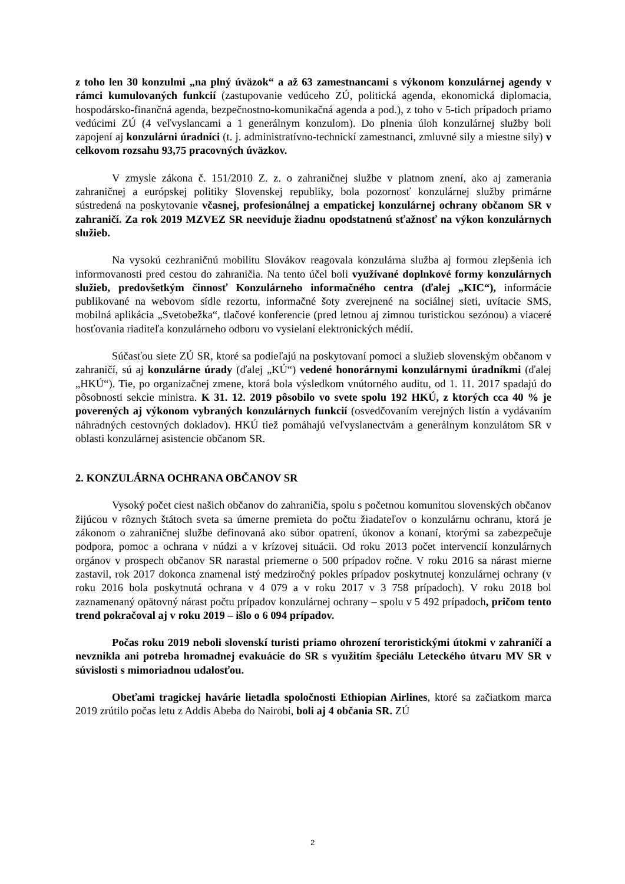z toho len 30 konzulmi „na plný úväzok“ a až 63 zamestnancami s výkonom konzulárnej agendy v rámci kumulovaných funkcií (zastupovanie vedúceho ZÚ, politická agenda, ekonomická diplomacia, hospodársko-finančná agenda, bezpečnostno-komunikačná agenda a pod.), z toho v 5-tich prípadoch priamo vedúcimi ZÚ (4 veľvyslancami a 1 generálnym konzulom). Do plnenia úloh konzulárnej služby boli zapojení aj konzulárni úradníci (t. j. administratívno-technickí zamestnanci, zmluvné sily a miestne sily) v celkovom rozsahu 93,75 pracovných úväzkov.
V zmysle zákona č. 151/2010 Z. z. o zahraničnej službe v platnom znení, ako aj zamerania zahraničnej a európskej politiky Slovenskej republiky, bola pozornosť konzulárnej služby primárne sústredená na poskytovanie včasnej, profesionálnej a empatickej konzulárnej ochrany občanom SR v zahraničí. Za rok 2019 MZVEZ SR neeviduje žiadnu opodstatnenú sťažnosť na výkon konzulárnych služieb.
Na vysokú cezhraničnú mobilitu Slovákov reagovala konzulárna služba aj formou zlepšenia ich informovanosti pred cestou do zahraničia. Na tento účel boli využívané doplnkové formy konzulárnych služieb, predovšetkým činnosť Konzulárneho informačného centra (ďalej „KIC“), informácie publikované na webovom sídle rezortu, informačné šoty zverejnené na sociálnej sieti, uvítacie SMS, mobilná aplikácia „Svetobežka“, tlačové konferencie (pred letnou aj zimnou turistickou sezónou) a viaceré hosťovania riaditeľa konzulárneho odboru vo vysielaní elektronických médií.
Súčasťou siete ZÚ SR, ktoré sa podieľajú na poskytovaní pomoci a služieb slovenským občanom v zahraničí, sú aj konzulárne úrady (ďalej „KÚ“) vedené honorárnymi konzulárnymi úradníkmi (ďalej „HKÚ“). Tie, po organizačnej zmene, ktorá bola výsledkom vnútorného auditu, od 1. 11. 2017 spadajú do pôsobnosti sekcie ministra. K 31. 12. 2019 pôsobilo vo svete spolu 192 HKÚ, z ktorých cca 40 % je poverených aj výkonom vybraných konzulárnych funkcií (osvedčovaním verejných listín a vydávaním náhradných cestovných dokladov). HKÚ tiež pomáhajú veľvyslanectvám a generálnym konzulátom SR v oblasti konzulárnej asistencie občanom SR.
2. KONZULÁRNA OCHRANA OBČANOV SR
Vysoký počet ciest našich občanov do zahraničia, spolu s početnou komunitou slovenských občanov žijúcou v rôznych štátoch sveta sa úmerne premieta do počtu žiadateľov o konzulárnu ochranu, ktorá je zákonom o zahraničnej službe definovaná ako súbor opatrení, úkonov a konaní, ktorými sa zabezpečuje podpora, pomoc a ochrana v núdzi a v krízovej situácii. Od roku 2013 počet intervencií konzulárnych orgánov v prospech občanov SR narastal priemerne o 500 prípadov ročne. V roku 2016 sa nárast mierne zastavil, rok 2017 dokonca znamenal istý medziročný pokles prípadov poskytnutej konzulárnej ochrany (v roku 2016 bola poskytnutá ochrana v 4 079 a v roku 2017 v 3 758 prípadoch). V roku 2018 bol zaznamenaný opätovný nárast počtu prípadov konzulárnej ochrany – spolu v 5 492 prípadoch, pričom tento trend pokračoval aj v roku 2019 – išlo o 6 094 prípadov.
Počas roku 2019 neboli slovenskí turisti priamo ohrození teroristickými útokmi v zahraničí a nevznikla ani potreba hromadnej evakuácie do SR s využitím špeciálu Leteckého útvaru MV SR v súvislosti s mimoriadnou udalosťou.
Obeťami tragickej havárie lietadla spoločnosti Ethiopian Airlines, ktoré sa začiatkom marca 2019 zrútilo počas letu z Addis Abeba do Nairobi, boli aj 4 občania SR. ZÚ
2